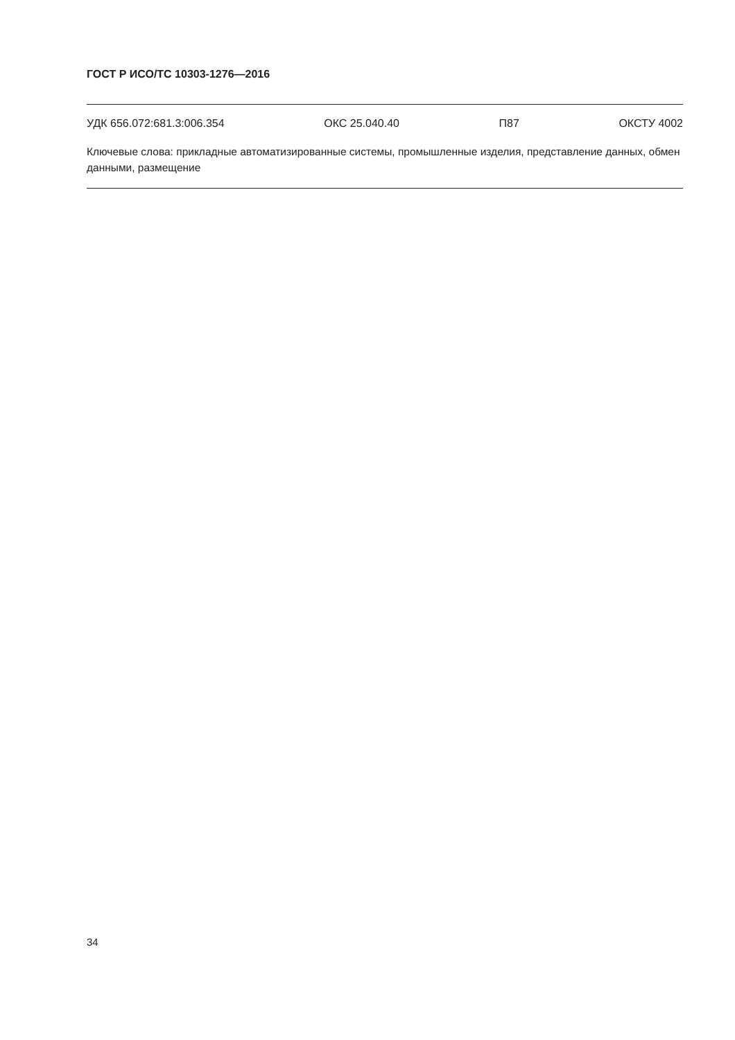ГОСТ Р ИСО/ТС 10303-1276—2016
УДК 656.072:681.3:006.354 ОКС 25.040.40 П87 ОКСТУ 4002
Ключевые слова: прикладные автоматизированные системы, промышленные изделия, представление данных, обмен данными, размещение
34